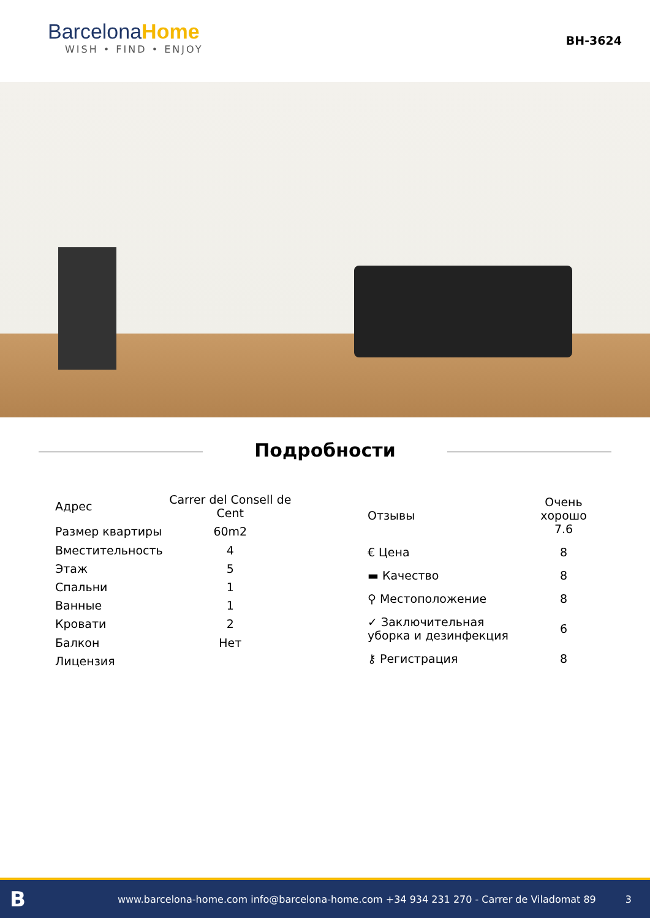BarcelonaHome
WISH • FIND • ENJOY
BH-3624
Подробности
| Адрес | Carrer del Consell de Cent |
| Размер квартиры | 60m2 |
| Вместительность | 4 |
| Этаж | 5 |
| Спальни | 1 |
| Ванные | 1 |
| Кровати | 2 |
| Балкон | Нет |
| Лицензия | |
| Отзывы | Очень хорошо 7.6 |
| € Цена | 8 |
| ▬ Качество | 8 |
| ⚲ Местоположение | 8 |
| ✓ Заключительная уборка и дезинфекция | 6 |
| ⚷ Регистрация | 8 |
Bwww.barcelona-home.com info@barcelona-home.com +34 934 231 270 - Carrer de Viladomat 89 3